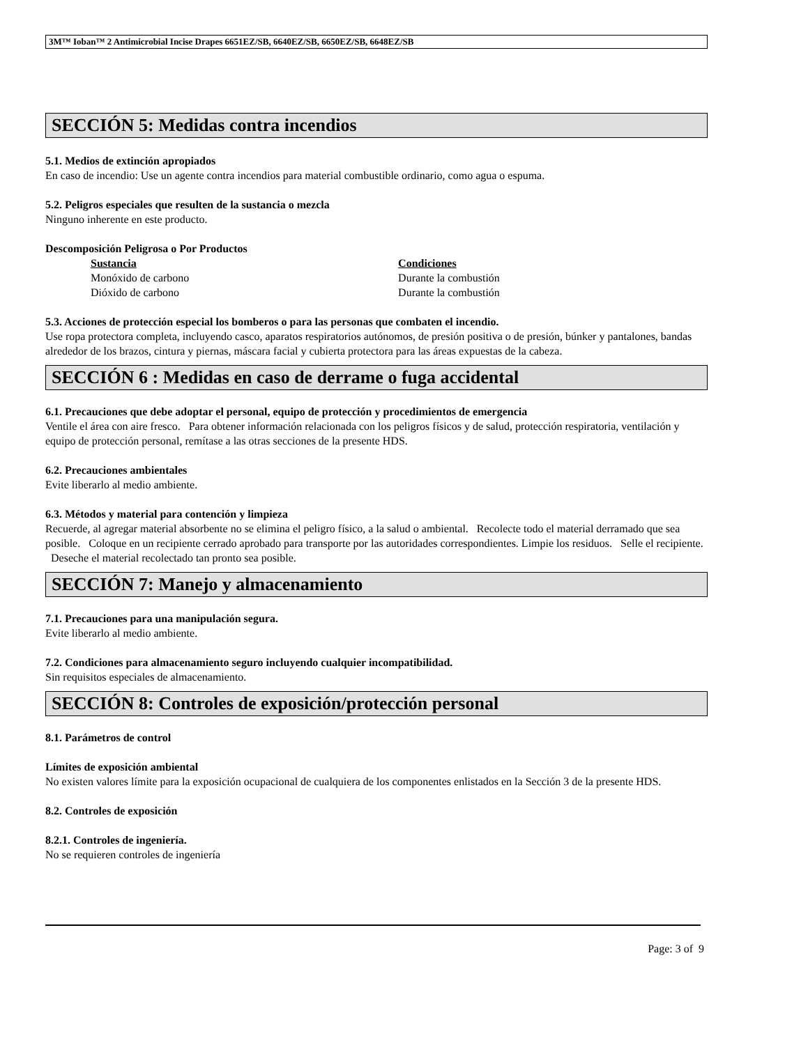3M™ Ioban™ 2 Antimicrobial Incise Drapes 6651EZ/SB, 6640EZ/SB, 6650EZ/SB, 6648EZ/SB
SECCIÓN 5: Medidas contra incendios
5.1. Medios de extinción apropiados
En caso de incendio: Use un agente contra incendios para material combustible ordinario, como agua o espuma.
5.2. Peligros especiales que resulten de la sustancia o mezcla
Ninguno inherente en este producto.
Descomposición Peligrosa o Por Productos
| Sustancia | Condiciones |
| --- | --- |
| Monóxido de carbono | Durante la combustión |
| Dióxido de carbono | Durante la combustión |
5.3. Acciones de protección especial los bomberos o para las personas que combaten el incendio.
Use ropa protectora completa, incluyendo casco, aparatos respiratorios autónomos, de presión positiva o de presión, búnker y pantalones, bandas alrededor de los brazos, cintura y piernas, máscara facial y cubierta protectora para las áreas expuestas de la cabeza.
SECCIÓN 6 : Medidas en caso de derrame o fuga accidental
6.1. Precauciones que debe adoptar el personal, equipo de protección y procedimientos de emergencia
Ventile el área con aire fresco. Para obtener información relacionada con los peligros físicos y de salud, protección respiratoria, ventilación y equipo de protección personal, remítase a las otras secciones de la presente HDS.
6.2. Precauciones ambientales
Evite liberarlo al medio ambiente.
6.3. Métodos y material para contención y limpieza
Recuerde, al agregar material absorbente no se elimina el peligro físico, a la salud o ambiental. Recolecte todo el material derramado que sea posible. Coloque en un recipiente cerrado aprobado para transporte por las autoridades correspondientes. Limpie los residuos. Selle el recipiente. Deseche el material recolectado tan pronto sea posible.
SECCIÓN 7: Manejo y almacenamiento
7.1. Precauciones para una manipulación segura.
Evite liberarlo al medio ambiente.
7.2. Condiciones para almacenamiento seguro incluyendo cualquier incompatibilidad.
Sin requisitos especiales de almacenamiento.
SECCIÓN 8: Controles de exposición/protección personal
8.1. Parámetros de control
Límites de exposición ambiental
No existen valores límite para la exposición ocupacional de cualquiera de los componentes enlistados en la Sección 3 de la presente HDS.
8.2. Controles de exposición
8.2.1. Controles de ingeniería.
No se requieren controles de ingeniería
Page: 3 of 9